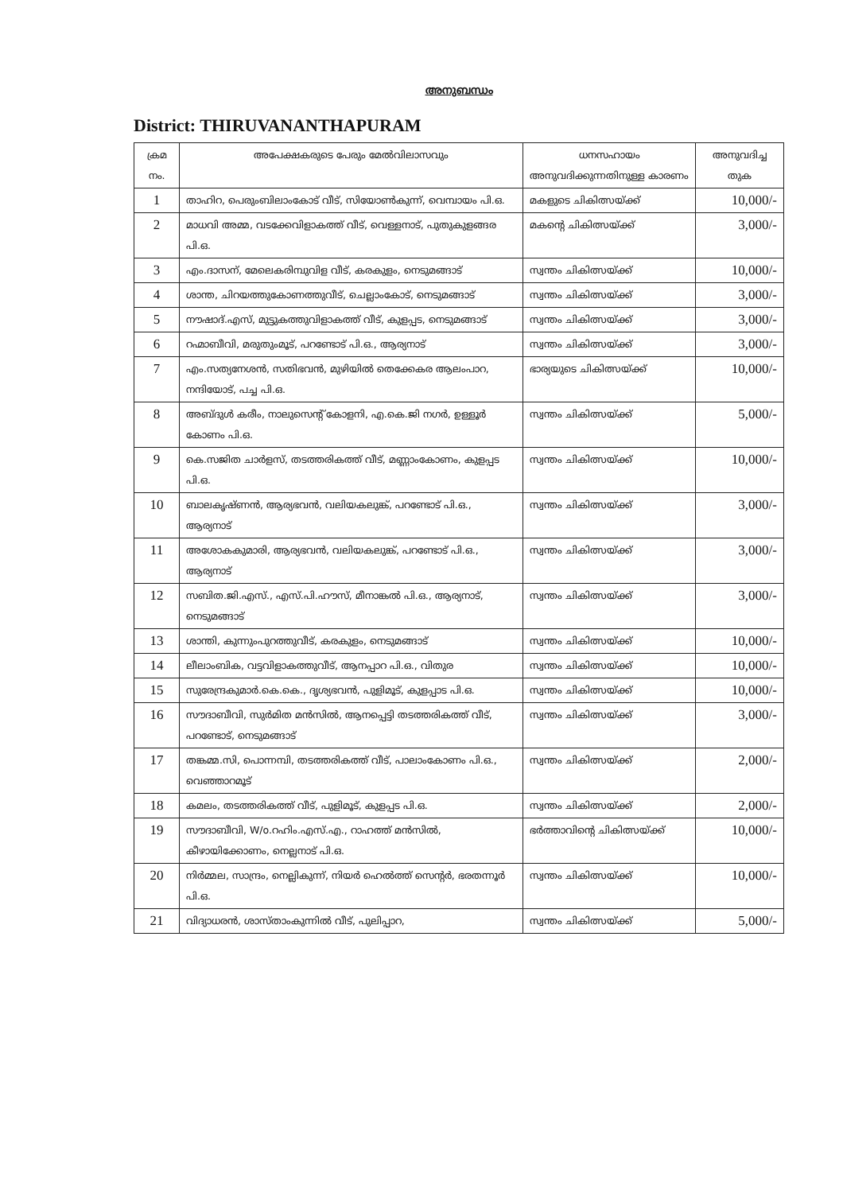അനുബന്ധം
District: THIRUVANANTHAPURAM
| ക്രമ നം. | അപേക്ഷകരുടെ പേരും മേൽവിലാസവും | ധനസഹായം അനുവദിക്കുന്നതിനുള്ള കാരണം | അനുവദിച്ച തുക |
| --- | --- | --- | --- |
| 1 | താഹിറ, പെരുംബിലാംകോട് വീട്, സിയോൺകുന്ന്, വെമ്പായം പി.ഒ. | മകളുടെ ചികിത്സയ്ക്ക് | 10,000/- |
| 2 | മാധവി അമ്മ, വടക്കേവിളാകത്ത് വീട്, വെള്ളനാട്, പുതുകുളങ്ങര പി.ഒ. | മകന്റെ ചികിത്സയ്ക്ക് | 3,000/- |
| 3 | എം.ദാസന്, മേലെകരിമ്പുവിള വീട്, കരകുളം, നെടുമങ്ങാട് | സ്വന്തം ചികിത്സയ്ക്ക് | 10,000/- |
| 4 | ശാന്ത, ചിറയത്തുകോണത്തുവീട്, ചെല്ലാംകോട്, നെടുമങ്ങാട് | സ്വന്തം ചികിത്സയ്ക്ക് | 3,000/- |
| 5 | നൗഷാദ്.എസ്, മുട്ടുകത്തുവിളാകത്ത് വീട്, കുളപ്പട, നെടുമങ്ങാട് | സ്വന്തം ചികിത്സയ്ക്ക് | 3,000/- |
| 6 | റഹ്മാബീവി, മരുതുംമൂട്, പറണ്ടോട് പി.ഒ., ആര്യനാട് | സ്വന്തം ചികിത്സയ്ക്ക് | 3,000/- |
| 7 | എം.സത്യനേശൻ, സതിഭവൻ, മുഴിയിൽ തെക്കേകര ആലംപാറ, നന്ദിയോട്, പച്ച പി.ഒ. | ഭാര്യയുടെ ചികിത്സയ്ക്ക് | 10,000/- |
| 8 | അബ്ദുൾ കരീം, നാലുസെന്റ് കോളനി, എ.കെ.ജി നഗർ, ഉള്ളൂർ കോണം പി.ഒ. | സ്വന്തം ചികിത്സയ്ക്ക് | 5,000/- |
| 9 | കെ.സജിത ചാർളസ്, തടത്തരികത്ത് വീട്, മണ്ണാംകോണം, കുളപ്പട പി.ഒ. | സ്വന്തം ചികിത്സയ്ക്ക് | 10,000/- |
| 10 | ബാലകൃഷ്ണൻ, ആര്യഭവൻ, വലിയകലുങ്ക്, പറണ്ടോട് പി.ഒ., ആര്യനാട് | സ്വന്തം ചികിത്സയ്ക്ക് | 3,000/- |
| 11 | അശോകകുമാരി, ആര്യഭവൻ, വലിയകലുങ്ക്, പറണ്ടോട് പി.ഒ., ആര്യനാട് | സ്വന്തം ചികിത്സയ്ക്ക് | 3,000/- |
| 12 | സബിത.ജി.എസ്., എസ്.പി.ഹൗസ്, മീനാങ്കൽ പി.ഒ., ആര്യനാട്, നെടുമങ്ങാട് | സ്വന്തം ചികിത്സയ്ക്ക് | 3,000/- |
| 13 | ശാന്തി, കുന്നുംപുറത്തുവീട്, കരകുളം, നെടുമങ്ങാട് | സ്വന്തം ചികിത്സയ്ക്ക് | 10,000/- |
| 14 | ലീലാംബിക, വട്ടവിളാകത്തുവീട്, ആനപ്പാറ പി.ഒ., വിതുര | സ്വന്തം ചികിത്സയ്ക്ക് | 10,000/- |
| 15 | സുരേന്ദ്രകുമാർ.കെ.കെ., ദൃശ്യഭവൻ, പുളിമൂട്, കുളപ്പാട പി.ഒ. | സ്വന്തം ചികിത്സയ്ക്ക് | 10,000/- |
| 16 | സൗദാബീവി, സുർമിത മൻസിൽ, ആനപ്പെട്ടി തടത്തരികത്ത് വീട്, പറണ്ടോട്, നെടുമങ്ങാട് | സ്വന്തം ചികിത്സയ്ക്ക് | 3,000/- |
| 17 | തങ്കമ്മ.സി, പൊന്നമ്പി, തടത്തരികത്ത് വീട്, പാലാംകോണം പി.ഒ., വെഞ്ഞാറമൂട് | സ്വന്തം ചികിത്സയ്ക്ക് | 2,000/- |
| 18 | കമലം, തടത്തരികത്ത് വീട്, പുളിമൂട്, കുളപ്പട പി.ഒ. | സ്വന്തം ചികിത്സയ്ക്ക് | 2,000/- |
| 19 | സൗദാബീവി, W/o.റഹിം.എസ്.എ., റാഹത്ത് മൻസിൽ, കീഴായിക്കോണം, നെല്ലനാട് പി.ഒ. | ഭർത്താവിന്റെ ചികിത്സയ്ക്ക് | 10,000/- |
| 20 | നിർമ്മല, സാന്ദ്രം, നെല്ലികുന്ന്, നിയർ ഹെൽത്ത് സെന്റർ, ഭരതന്നൂർ പി.ഒ. | സ്വന്തം ചികിത്സയ്ക്ക് | 10,000/- |
| 21 | വിദ്യാധരൻ, ശാസ്താംകുന്നിൽ വീട്, പുലിപ്പാറ, | സ്വന്തം ചികിത്സയ്ക്ക് | 5,000/- |